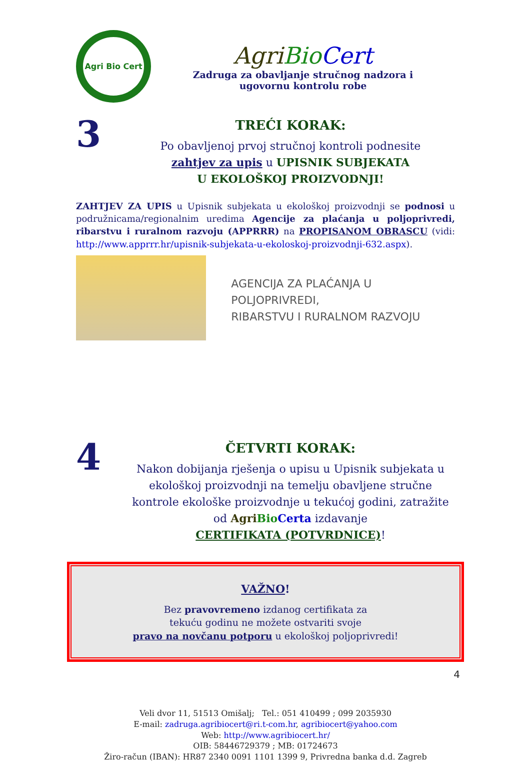Agri Bio Cert
Agri Bio Cert
Zadruga za obavljanje stručnog nadzora i
ugovornu kontrolu robe
3
TREĆI KORAK:
Po obavljenoj prvoj stručnoj kontroli podnesite
zahtjev za upis u UPISNIK SUBJEKATA
U EKOLOŠKOJ PROIZVODNJI!
ZAHTJEV ZA UPIS u Upisnik subjekata u ekološkoj proizvodnji se podnosi u podružnicama/regionalnim uredima Agencije za plaćanja u poljoprivredi, ribarstvu i ruralnom razvoju (APPRRR) na PROPISANOM OBRASCU (vidi: http://www.apprrr.hr/upisnik-subjekata-u-ekoloskoj-proizvodnji-632.aspx).
AGENCIJA ZA PLAĆANJA U POLJOPRIVREDI,
RIBARSTVU I RURALNOM RAZVOJU
4
ČETVRTI KORAK:
Nakon dobijanja rješenja o upisu u Upisnik subjekata u ekološkoj proizvodnji na temelju obavljene stručne kontrole ekološke proizvodnje u tekućoj godini, zatražite od Agri Bio Certa izdavanje
CERTIFIKATA (POTVRDNICE)!
VAŽNO!
Bez pravovremeno izdanog certifikata za
tekuću godinu ne možete ostvariti svoje
pravo na novčanu potporu u ekološkoj poljoprivredi!
Veli dvor 11, 51513 Omišalj; Tel.: 051 410499 ; 099 2035930
E-mail: zadruga.agribiocert@ri.t-com.hr, agribiocert@yahoo.com
Web: http://www.agribiocert.hr/
OIB: 58446729379 ; MB: 01724673
Žiro-račun (IBAN): HR87 2340 0091 1101 1399 9, Privredna banka d.d. Zagreb
4